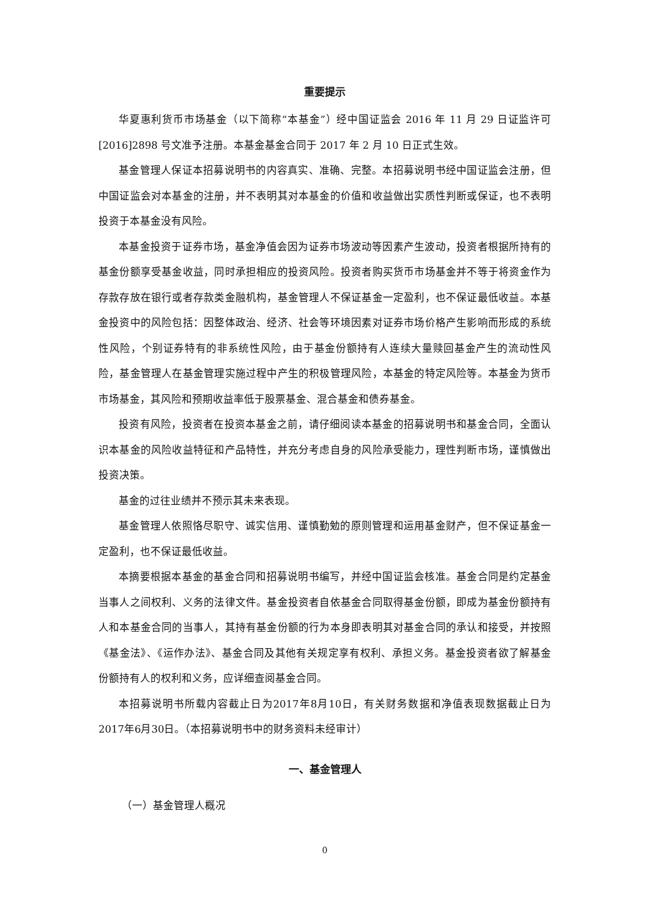重要提示
华夏惠利货币市场基金（以下简称“本基金”）经中国证监会 2016 年 11 月 29 日证监许可[2016]2898 号文准予注册。本基金基金合同于 2017 年 2 月 10 日正式生效。
基金管理人保证本招募说明书的内容真实、准确、完整。本招募说明书经中国证监会注册，但中国证监会对本基金的注册，并不表明其对本基金的价值和收益做出实质性判断或保证，也不表明投资于本基金没有风险。
本基金投资于证券市场，基金净值会因为证券市场波动等因素产生波动，投资者根据所持有的基金份额享受基金收益，同时承担相应的投资风险。投资者购买货币市场基金并不等于将资金作为存款存放在银行或者存款类金融机构，基金管理人不保证基金一定盈利，也不保证最低收益。本基金投资中的风险包括：因整体政治、经济、社会等环境因素对证券市场价格产生影响而形成的系统性风险，个别证券特有的非系统性风险，由于基金份额持有人连续大量赎回基金产生的流动性风险，基金管理人在基金管理实施过程中产生的积极管理风险，本基金的特定风险等。本基金为货币市场基金，其风险和预期收益率低于股票基金、混合基金和债券基金。
投资有风险，投资者在投资本基金之前，请仔细阅读本基金的招募说明书和基金合同，全面认识本基金的风险收益特征和产品特性，并充分考虑自身的风险承受能力，理性判断市场，谨慎做出投资决策。
基金的过往业绩并不预示其未来表现。
基金管理人依照恪尽职守、诚实信用、谨慎勤勉的原则管理和运用基金财产，但不保证基金一定盈利，也不保证最低收益。
本摘要根据本基金的基金合同和招募说明书编写，并经中国证监会核准。基金合同是约定基金当事人之间权利、义务的法律文件。基金投资者自依基金合同取得基金份额，即成为基金份额持有人和本基金合同的当事人，其持有基金份额的行为本身即表明其对基金合同的承认和接受，并按照《基金法》、《运作办法》、基金合同及其他有关规定享有权利、承担义务。基金投资者欲了解基金份额持有人的权利和义务，应详细查阅基金合同。
本招募说明书所载内容截止日为2017年8月10日，有关财务数据和净值表现数据截止日为2017年6月30日。（本招募说明书中的财务资料未经审计）
一、基金管理人
（一）基金管理人概况
0